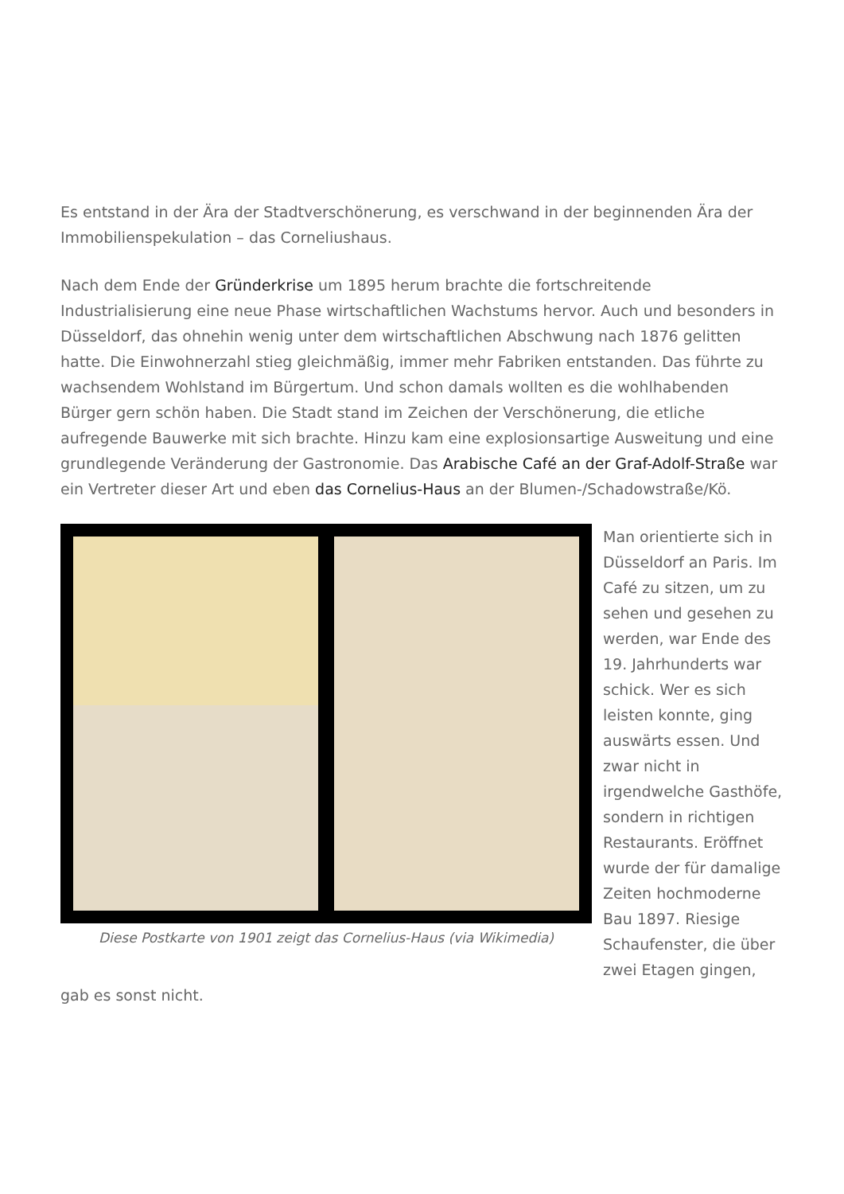Es entstand in der Ära der Stadtverschönerung, es verschwand in der beginnenden Ära der Immobilienspekulation – das Corneliushaus.
Nach dem Ende der Gründerkrise um 1895 herum brachte die fortschreitende Industrialisierung eine neue Phase wirtschaftlichen Wachstums hervor. Auch und besonders in Düsseldorf, das ohnehin wenig unter dem wirtschaftlichen Abschwung nach 1876 gelitten hatte. Die Einwohnerzahl stieg gleichmäßig, immer mehr Fabriken entstanden. Das führte zu wachsendem Wohlstand im Bürgertum. Und schon damals wollten es die wohlhabenden Bürger gern schön haben. Die Stadt stand im Zeichen der Verschönerung, die etliche aufregende Bauwerke mit sich brachte. Hinzu kam eine explosionsartige Ausweitung und eine grundlegende Veränderung der Gastronomie. Das Arabische Café an der Graf-Adolf-Straße war ein Vertreter dieser Art und eben das Cornelius-Haus an der Blumen-/Schadowstraße/Kö.
Diese Postkarte von 1901 zeigt das Cornelius-Haus (via Wikimedia)
Man orientierte sich in Düsseldorf an Paris. Im Café zu sitzen, um zu sehen und gesehen zu werden, war Ende des 19. Jahrhunderts war schick. Wer es sich leisten konnte, ging auswärts essen. Und zwar nicht in irgendwelche Gasthöfe, sondern in richtigen Restaurants. Eröffnet wurde der für damalige Zeiten hochmoderne Bau 1897. Riesige Schaufenster, die über zwei Etagen gingen, gab es sonst nicht.